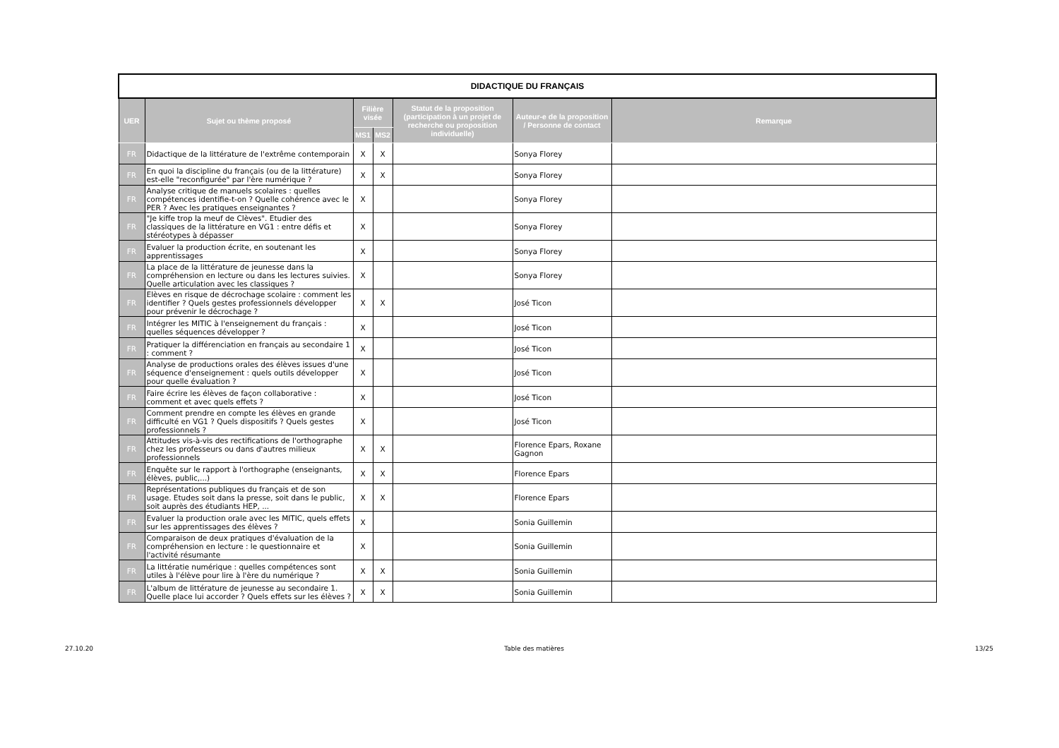| DIDACTIQUE DU FRANÇAIS | | | | | | |
| UER | Sujet ou thème proposé | Filière visée | | Statut de la proposition (participation à un projet de recherche ou proposition individuelle) | Auteur-e de la proposition / Personne de contact | Remarque |
| | | MS1 | MS2 | | | |
| FR | Didactique de la littérature de l'extrême contemporain | X | X | | Sonya Florey | |
| FR | En quoi la discipline du français (ou de la littérature) est-elle "reconfigurée" par l'ère numérique ? | X | X | | Sonya Florey | |
| FR | Analyse critique de manuels scolaires : quelles compétences identifie-t-on ? Quelle cohérence avec le PER ? Avec les pratiques enseignantes ? | X | | | Sonya Florey | |
| FR | "Je kiffe trop la meuf de Clèves". Etudier des classiques de la littérature en VG1 : entre défis et stéréotypes à dépasser | X | | | Sonya Florey | |
| FR | Evaluer la production écrite, en soutenant les apprentissages | X | | | Sonya Florey | |
| FR | La place de la littérature de jeunesse dans la compréhension en lecture ou dans les lectures suivies. Quelle articulation avec les classiques ? | X | | | Sonya Florey | |
| FR | Elèves en risque de décrochage scolaire : comment les identifier ? Quels gestes professionnels développer pour prévenir le décrochage ? | X | X | | José Ticon | |
| FR | Intégrer les MITIC à l'enseignement du français : quelles séquences développer ? | X | | | José Ticon | |
| FR | Pratiquer la différenciation en français au secondaire 1 : comment ? | X | | | José Ticon | |
| FR | Analyse de productions orales des élèves issues d'une séquence d'enseignement : quels outils développer pour quelle évaluation ? | X | | | José Ticon | |
| FR | Faire écrire les élèves de façon collaborative : comment et avec quels effets ? | X | | | José Ticon | |
| FR | Comment prendre en compte les élèves en grande difficulté en VG1 ? Quels dispositifs ? Quels gestes professionnels ? | X | | | José Ticon | |
| FR | Attitudes vis-à-vis des rectifications de l'orthographe chez les professeurs ou dans d'autres milieux professionnels | X | X | | Florence Epars, Roxane Gagnon | |
| FR | Enquête sur le rapport à l'orthographe (enseignants, élèves, public,...) | X | X | | Florence Epars | |
| FR | Représentations publiques du français et de son usage. Etudes soit dans la presse, soit dans le public, soit auprès des étudiants HEP, ... | X | X | | Florence Epars | |
| FR | Evaluer la production orale avec les MITIC, quels effets sur les apprentissages des élèves ? | X | | | Sonia Guillemin | |
| FR | Comparaison de deux pratiques d'évaluation de la compréhension en lecture : le questionnaire et l'activité résumante | X | | | Sonia Guillemin | |
| FR | La littératie numérique : quelles compétences sont utiles à l'élève pour lire à l'ère du numérique ? | X | X | | Sonia Guillemin | |
| FR | L'album de littérature de jeunesse au secondaire 1. Quelle place lui accorder ? Quels effets sur les élèves ? | X | X | | Sonia Guillemin | |
27.10.20 Table des matières 13/25